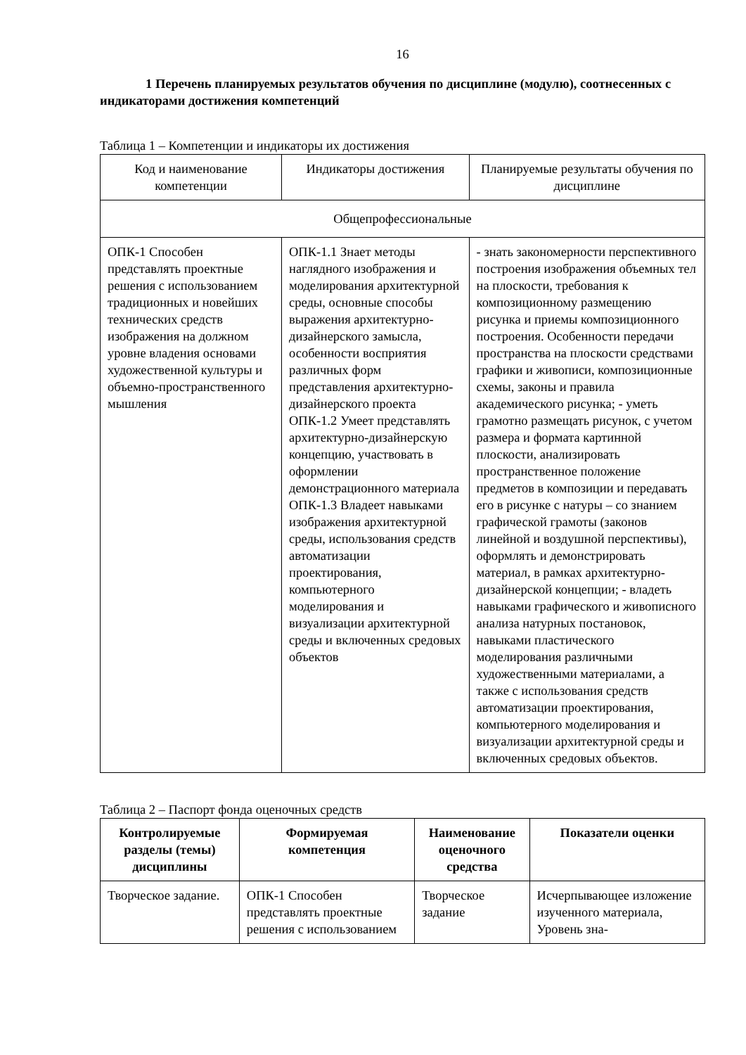16
1 Перечень планируемых результатов обучения по дисциплине (модулю), соотнесенных с индикаторами достижения компетенций
Таблица 1 – Компетенции и индикаторы их достижения
| Код и наименование компетенции | Индикаторы достижения | Планируемые результаты обучения по дисциплине |
| --- | --- | --- |
| Общепрофессиональные | | |
| ОПК-1 Способен представлять проектные решения с использованием традиционных и новейших технических средств изображения на должном уровне владения основами художественной культуры и объемно-пространственного мышления | ОПК-1.1 Знает методы наглядного изображения и моделирования архитектурной среды, основные способы выражения архитектурно-дизайнерского замысла, особенности восприятия различных форм представления архитектурно-дизайнерского проекта ОПК-1.2 Умеет представлять архитектурно-дизайнерскую концепцию, участвовать в оформлении демонстрационного материала ОПК-1.3 Владеет навыками изображения архитектурной среды, использования средств автоматизации проектирования, компьютерного моделирования и визуализации архитектурной среды и включенных средовых объектов | - знать закономерности перспективного построения изображения объемных тел на плоскости, требования к композиционному размещению рисунка и приемы композиционного построения. Особенности передачи пространства на плоскости средствами графики и живописи, композиционные схемы, законы и правила академического рисунка; - уметь грамотно размещать рисунок, с учетом размера и формата картинной плоскости, анализировать пространственное положение предметов в композиции и передавать его в рисунке с натуры – со знанием графической грамоты (законов линейной и воздушной перспективы), оформлять и демонстрировать материал, в рамках архитектурно-дизайнерской концепции; - владеть навыками графического и живописного анализа натурных постановок, навыками пластического моделирования различными художественными материалами, а также с использования средств автоматизации проектирования, компьютерного моделирования и визуализации архитектурной среды и включенных средовых объектов. |
Таблица 2 – Паспорт фонда оценочных средств
| Контролируемые разделы (темы) дисциплины | Формируемая компетенция | Наименование оценочного средства | Показатели оценки |
| --- | --- | --- | --- |
| Творческое задание. | ОПК-1 Способен представлять проектные решения с использованием | Творческое задание | Исчерпывающее изложение изученного материала, Уровень зна- |